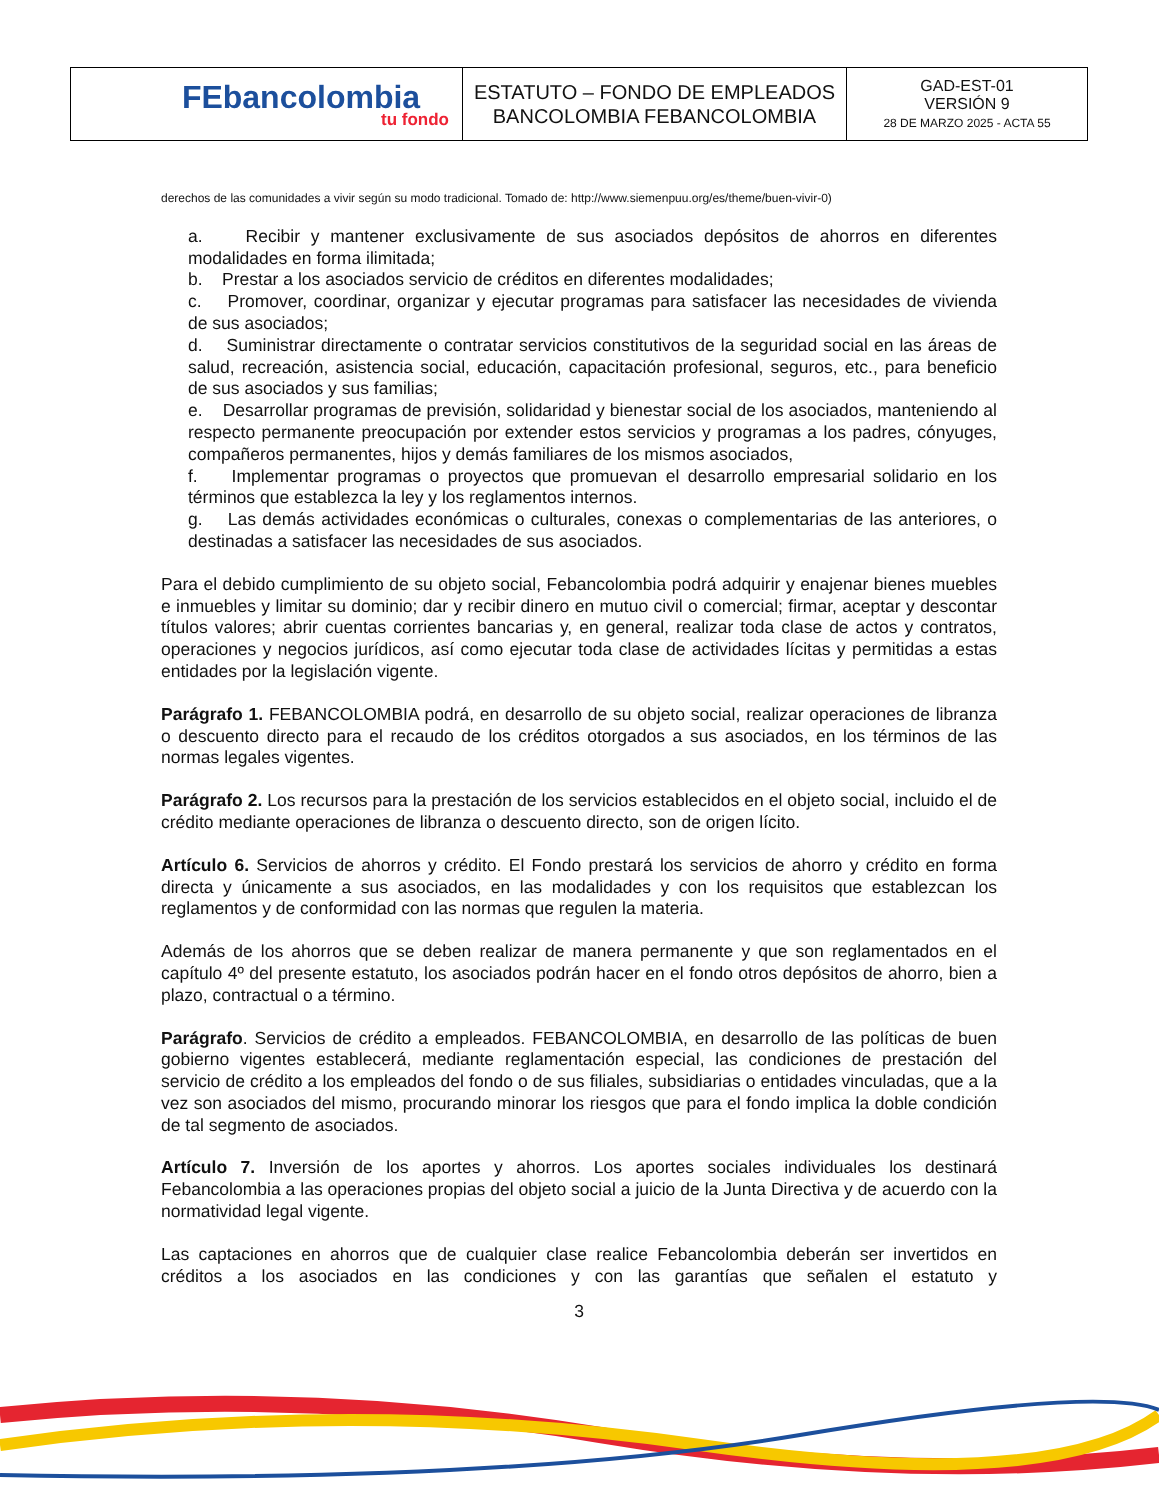| FEbancolombia tu fondo | ESTATUTO – FONDO DE EMPLEADOS BANCOLOMBIA FEBANCOLOMBIA | GAD-EST-01 VERSIÓN 9 28 DE MARZO 2025 - ACTA 55 |
derechos de las comunidades a vivir según su modo tradicional. Tomado de: http://www.siemenpuu.org/es/theme/buen-vivir-0)
a. Recibir y mantener exclusivamente de sus asociados depósitos de ahorros en diferentes modalidades en forma ilimitada;
b. Prestar a los asociados servicio de créditos en diferentes modalidades;
c. Promover, coordinar, organizar y ejecutar programas para satisfacer las necesidades de vivienda de sus asociados;
d. Suministrar directamente o contratar servicios constitutivos de la seguridad social en las áreas de salud, recreación, asistencia social, educación, capacitación profesional, seguros, etc., para beneficio de sus asociados y sus familias;
e. Desarrollar programas de previsión, solidaridad y bienestar social de los asociados, manteniendo al respecto permanente preocupación por extender estos servicios y programas a los padres, cónyuges, compañeros permanentes, hijos y demás familiares de los mismos asociados,
f. Implementar programas o proyectos que promuevan el desarrollo empresarial solidario en los términos que establezca la ley y los reglamentos internos.
g. Las demás actividades económicas o culturales, conexas o complementarias de las anteriores, o destinadas a satisfacer las necesidades de sus asociados.
Para el debido cumplimiento de su objeto social, Febancolombia podrá adquirir y enajenar bienes muebles e inmuebles y limitar su dominio; dar y recibir dinero en mutuo civil o comercial; firmar, aceptar y descontar títulos valores; abrir cuentas corrientes bancarias y, en general, realizar toda clase de actos y contratos, operaciones y negocios jurídicos, así como ejecutar toda clase de actividades lícitas y permitidas a estas entidades por la legislación vigente.
Parágrafo 1. FEBANCOLOMBIA podrá, en desarrollo de su objeto social, realizar operaciones de libranza o descuento directo para el recaudo de los créditos otorgados a sus asociados, en los términos de las normas legales vigentes.
Parágrafo 2. Los recursos para la prestación de los servicios establecidos en el objeto social, incluido el de crédito mediante operaciones de libranza o descuento directo, son de origen lícito.
Artículo 6. Servicios de ahorros y crédito. El Fondo prestará los servicios de ahorro y crédito en forma directa y únicamente a sus asociados, en las modalidades y con los requisitos que establezcan los reglamentos y de conformidad con las normas que regulen la materia.
Además de los ahorros que se deben realizar de manera permanente y que son reglamentados en el capítulo 4º del presente estatuto, los asociados podrán hacer en el fondo otros depósitos de ahorro, bien a plazo, contractual o a término.
Parágrafo. Servicios de crédito a empleados. FEBANCOLOMBIA, en desarrollo de las políticas de buen gobierno vigentes establecerá, mediante reglamentación especial, las condiciones de prestación del servicio de crédito a los empleados del fondo o de sus filiales, subsidiarias o entidades vinculadas, que a la vez son asociados del mismo, procurando minorar los riesgos que para el fondo implica la doble condición de tal segmento de asociados.
Artículo 7. Inversión de los aportes y ahorros. Los aportes sociales individuales los destinará Febancolombia a las operaciones propias del objeto social a juicio de la Junta Directiva y de acuerdo con la normatividad legal vigente.
Las captaciones en ahorros que de cualquier clase realice Febancolombia deberán ser invertidos en créditos a los asociados en las condiciones y con las garantías que señalen el estatuto y
3